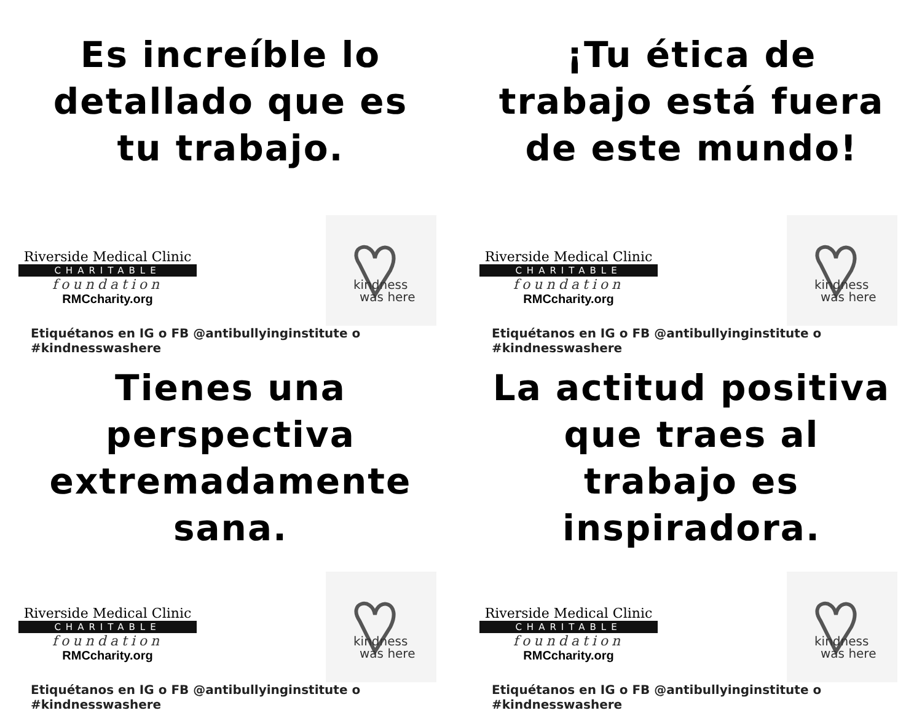Es increíble lo detallado que es tu trabajo.
Riverside Medical Clinic
CHARITABLE
foundation
RMCcharity.org
kindness
was here
Etiquétanos en IG o FB @antibullyinginstitute o #kindnesswashere
¡Tu ética de trabajo está fuera de este mundo!
Riverside Medical Clinic
CHARITABLE
foundation
RMCcharity.org
kindness
was here
Etiquétanos en IG o FB @antibullyinginstitute o #kindnesswashere
Tienes una perspectiva extremadamente sana.
Riverside Medical Clinic
CHARITABLE
foundation
RMCcharity.org
kindness
was here
Etiquétanos en IG o FB @antibullyinginstitute o #kindnesswashere
La actitud positiva que traes al trabajo es inspiradora.
Riverside Medical Clinic
CHARITABLE
foundation
RMCcharity.org
kindness
was here
Etiquétanos en IG o FB @antibullyinginstitute o #kindnesswashere